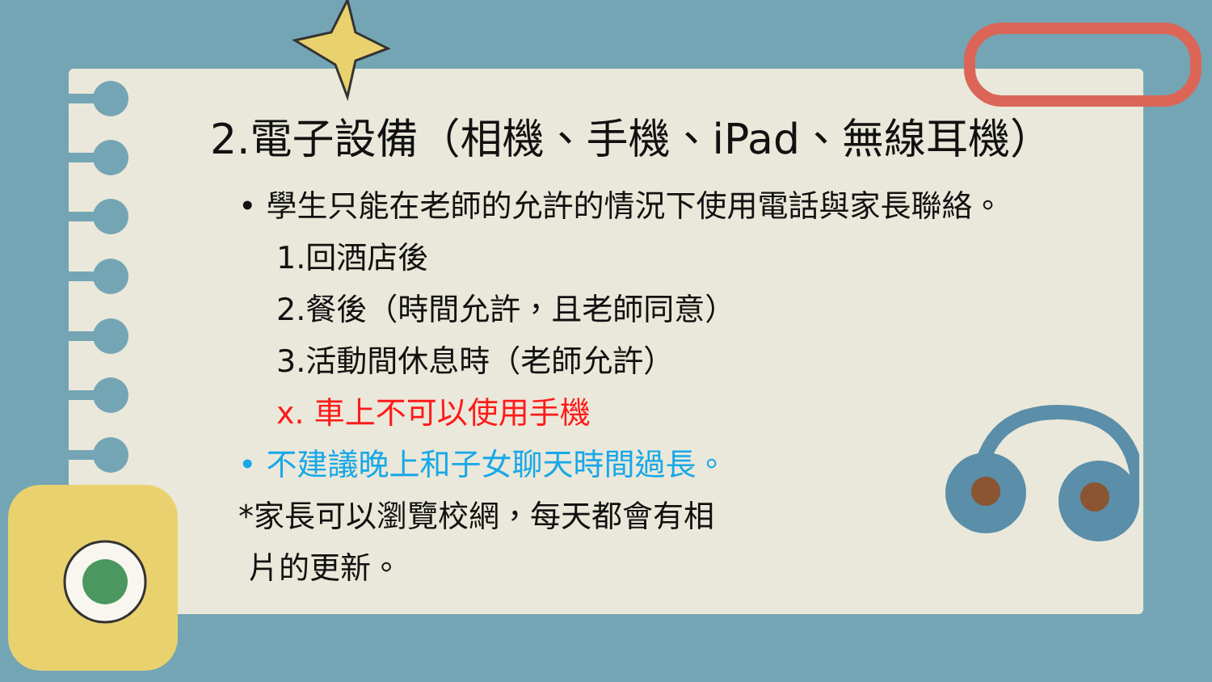2.電子設備（相機、手機、iPad、無線耳機）
• 學生只能在老師的允許的情況下使用電話與家長聯絡。
1.回酒店後
2.餐後（時間允許，且老師同意）
3.活動間休息時（老師允許）
x. 車上不可以使用手機
• 不建議晚上和子女聊天時間過長。
*家長可以瀏覽校網，每天都會有相
片的更新。